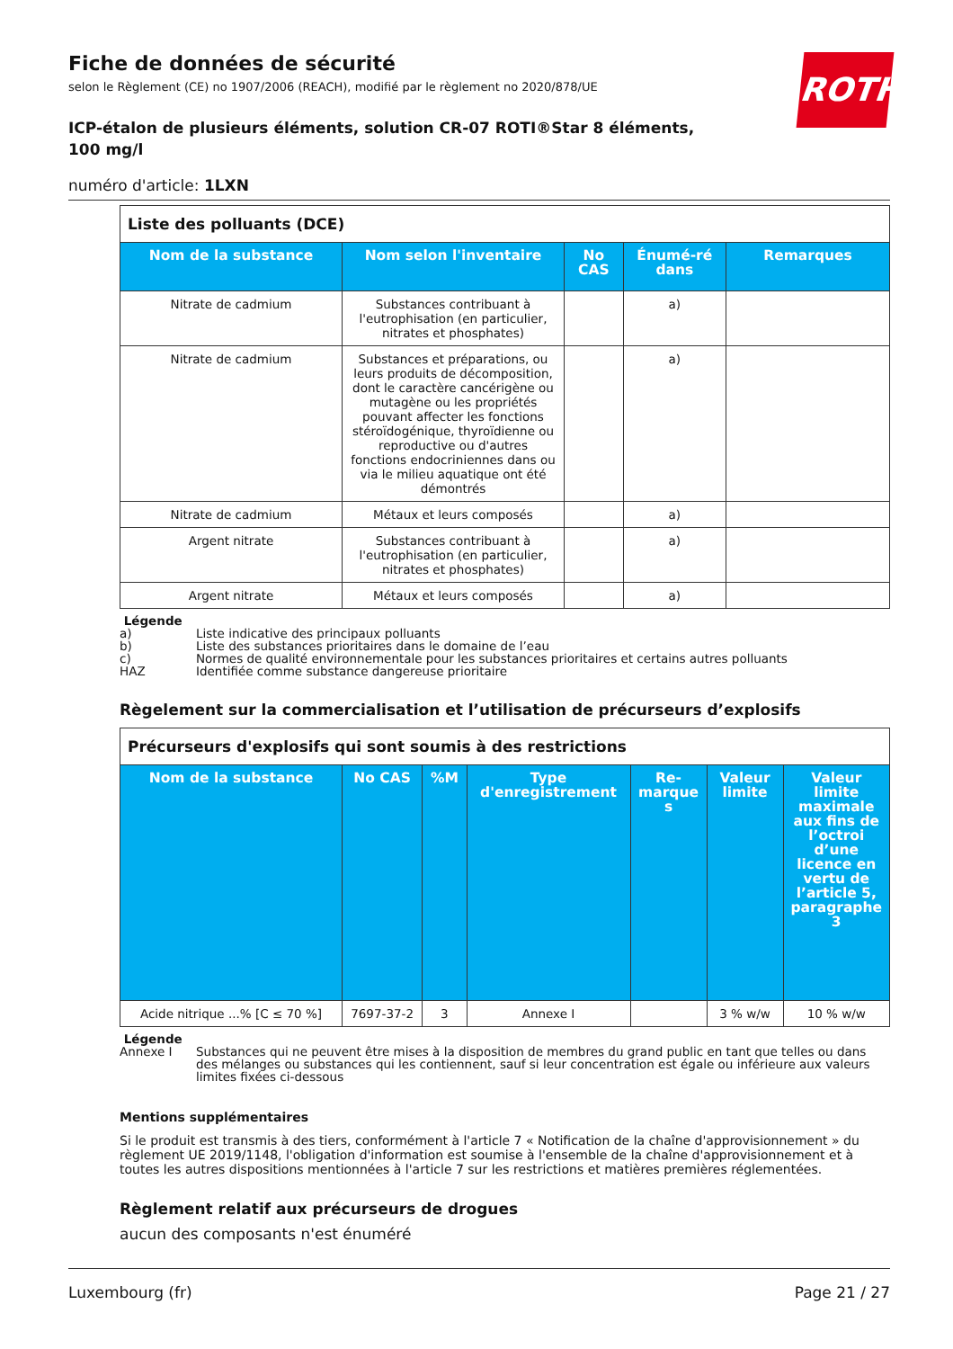ROTH
Fiche de données de sécurité
selon le Règlement (CE) no 1907/2006 (REACH), modifié par le règlement no 2020/878/UE
ICP-étalon de plusieurs éléments, solution CR-07 ROTI®Star 8 éléments, 100 mg/l
numéro d'article: 1LXN
| Liste des polluants (DCE) | | | | |
| Nom de la substance | Nom selon l'inventaire | No CAS | Énumé-ré dans | Remarques |
| Nitrate de cadmium | Substances contribuant à l'eutrophisation (en particulier, nitrates et phosphates) | | a) | |
| Nitrate de cadmium | Substances et préparations, ou leurs produits de décomposition, dont le caractère cancérigène ou mutagène ou les propriétés pouvant affecter les fonctions stéroïdogénique, thyroïdienne ou reproductive ou d'autres fonctions endocriniennes dans ou via le milieu aquatique ont été démontrés | | a) | |
| Nitrate de cadmium | Métaux et leurs composés | | a) | |
| Argent nitrate | Substances contribuant à l'eutrophisation (en particulier, nitrates et phosphates) | | a) | |
| Argent nitrate | Métaux et leurs composés | | a) | |
Légende
a) Liste indicative des principaux polluants
b) Liste des substances prioritaires dans le domaine de l’eau
c) Normes de qualité environnementale pour les substances prioritaires et certains autres polluants
HAZ Identifiée comme substance dangereuse prioritaire
Règelement sur la commercialisation et l’utilisation de précurseurs d’explosifs
| Précurseurs d'explosifs qui sont soumis à des restrictions | | | | | | |
| Nom de la substance | No CAS | %M | Type d'enregistrement | Re-marque s | Valeur limite | Valeur limite maximale aux fins de l’octroi d’une licence en vertu de l’article 5, paragraphe 3 |
| Acide nitrique ...% [C ≤ 70 %] | 7697-37-2 | 3 | Annexe I | | 3 % w/w | 10 % w/w |
Légende
Annexe I Substances qui ne peuvent être mises à la disposition de membres du grand public en tant que telles ou dans des mélanges ou substances qui les contiennent, sauf si leur concentration est égale ou inférieure aux valeurs limites fixées ci-dessous
Mentions supplémentaires
Si le produit est transmis à des tiers, conformément à l'article 7 « Notification de la chaîne d'approvisionnement » du règlement UE 2019/1148, l'obligation d'information est soumise à l'ensemble de la chaîne d'approvisionnement et à toutes les autres dispositions mentionnées à l'article 7 sur les restrictions et matières premières réglementées.
Règlement relatif aux précurseurs de drogues
aucun des composants n'est énuméré
Luxembourg (fr) Page 21 / 27